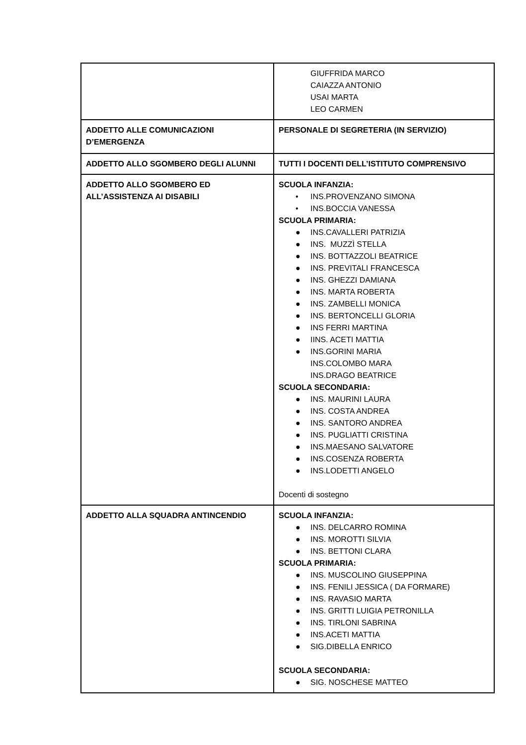| | GIUFFRIDA MARCO CAIAZZA ANTONIO USAI MARTA LEO CARMEN |
| ADDETTO ALLE COMUNICAZIONI D’EMERGENZA | PERSONALE DI SEGRETERIA (IN SERVIZIO) |
| ADDETTO ALLO SGOMBERO DEGLI ALUNNI | TUTTI I DOCENTI DELL’ISTITUTO COMPRENSIVO |
| ADDETTO ALLO SGOMBERO ED ALL’ASSISTENZA AI DISABILI | SCUOLA INFANZIA: • INS.PROVENZANO SIMONA • INS.BOCCIA VANESSA SCUOLA PRIMARIA: ● INS.CAVALLERI PATRIZIA ● INS. MUZZÌ STELLA ● INS. BOTTAZZOLI BEATRICE ● INS. PREVITALI FRANCESCA ● INS. GHEZZI DAMIANA ● INS. MARTA ROBERTA ● INS. ZAMBELLI MONICA ● INS. BERTONCELLI GLORIA ● INS FERRI MARTINA ● IINS. ACETI MATTIA ● INS.GORINI MARIA INS.COLOMBO MARA INS.DRAGO BEATRICE SCUOLA SECONDARIA: ● INS. MAURINI LAURA ● INS. COSTA ANDREA ● INS. SANTORO ANDREA ● INS. PUGLIATTI CRISTINA ● INS.MAESANO SALVATORE ● INS.COSENZA ROBERTA ● INS.LODETTI ANGELO Docenti di sostegno |
| ADDETTO ALLA SQUADRA ANTINCENDIO | SCUOLA INFANZIA: ● INS. DELCARRO ROMINA ● INS. MOROTTI SILVIA ● INS. BETTONI CLARA SCUOLA PRIMARIA: ● INS. MUSCOLINO GIUSEPPINA ● INS. FENILI JESSICA ( DA FORMARE) ● INS. RAVASIO MARTA ● INS. GRITTI LUIGIA PETRONILLA ● INS. TIRLONI SABRINA ● INS.ACETI MATTIA ● SIG.DIBELLA ENRICO SCUOLA SECONDARIA: ● SIG. NOSCHESE MATTEO |